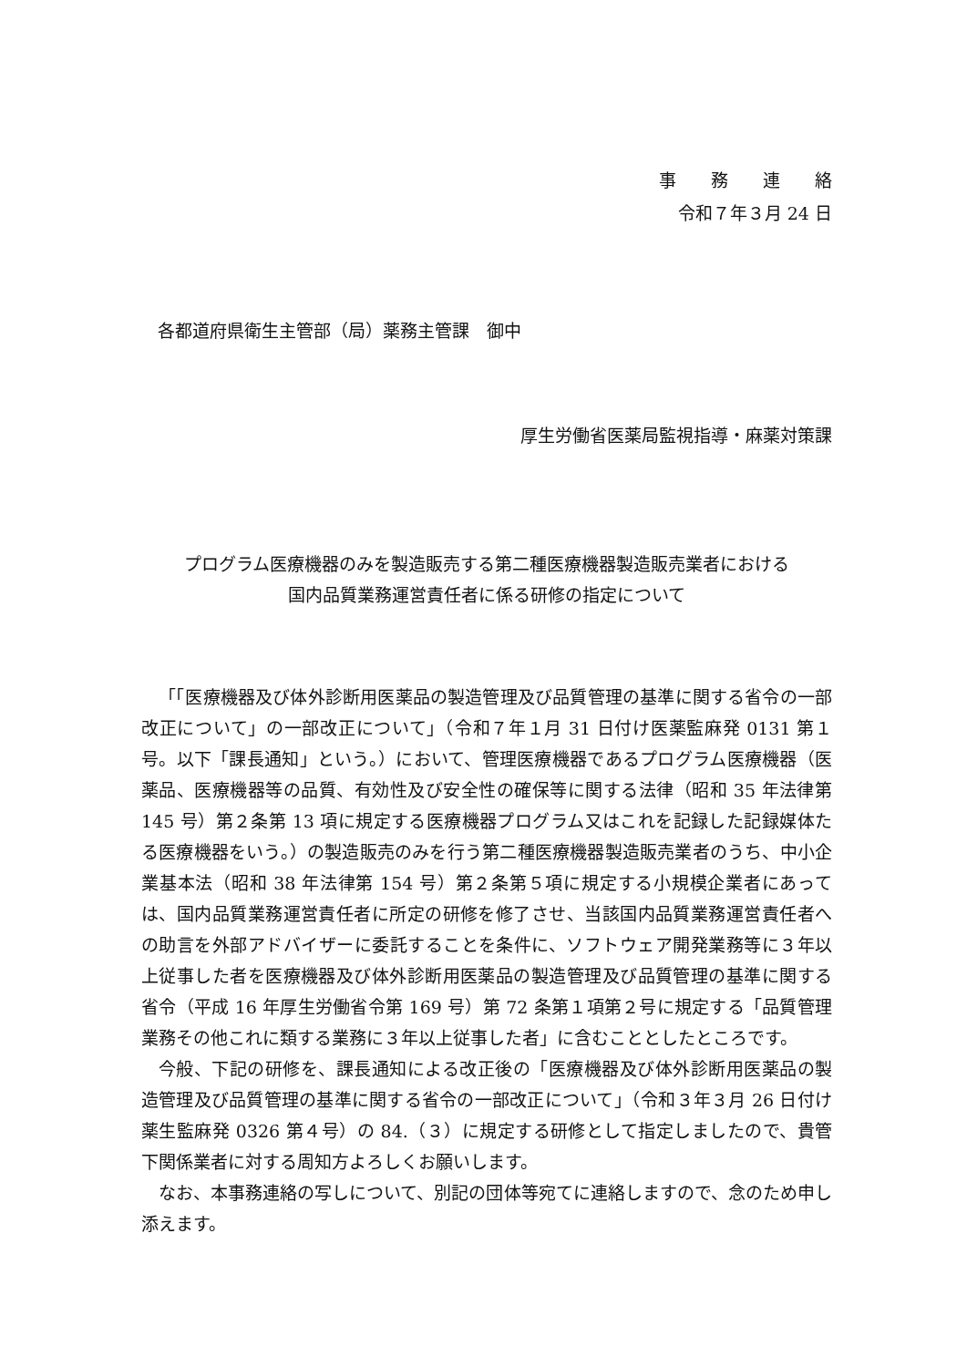事　　務　　連　　絡
令和７年３月 24 日
各都道府県衛生主管部（局）薬務主管課　御中
厚生労働省医薬局監視指導・麻薬対策課
プログラム医療機器のみを製造販売する第二種医療機器製造販売業者における
国内品質業務運営責任者に係る研修の指定について
「「医療機器及び体外診断用医薬品の製造管理及び品質管理の基準に関する省令の一部改正について」の一部改正について」（令和７年１月 31 日付け医薬監麻発 0131 第１号。以下「課長通知」という。）において、管理医療機器であるプログラム医療機器（医薬品、医療機器等の品質、有効性及び安全性の確保等に関する法律（昭和 35 年法律第 145 号）第２条第 13 項に規定する医療機器プログラム又はこれを記録した記録媒体たる医療機器をいう。）の製造販売のみを行う第二種医療機器製造販売業者のうち、中小企業基本法（昭和 38 年法律第 154 号）第２条第５項に規定する小規模企業者にあっては、国内品質業務運営責任者に所定の研修を修了させ、当該国内品質業務運営責任者への助言を外部アドバイザーに委託することを条件に、ソフトウェア開発業務等に３年以上従事した者を医療機器及び体外診断用医薬品の製造管理及び品質管理の基準に関する省令（平成 16 年厚生労働省令第 169 号）第 72 条第１項第２号に規定する「品質管理業務その他これに類する業務に３年以上従事した者」に含むこととしたところです。
今般、下記の研修を、課長通知による改正後の「医療機器及び体外診断用医薬品の製造管理及び品質管理の基準に関する省令の一部改正について」（令和３年３月 26 日付け薬生監麻発 0326 第４号）の 84.（３）に規定する研修として指定しましたので、貴管下関係業者に対する周知方よろしくお願いします。
なお、本事務連絡の写しについて、別記の団体等宛てに連絡しますので、念のため申し添えます。